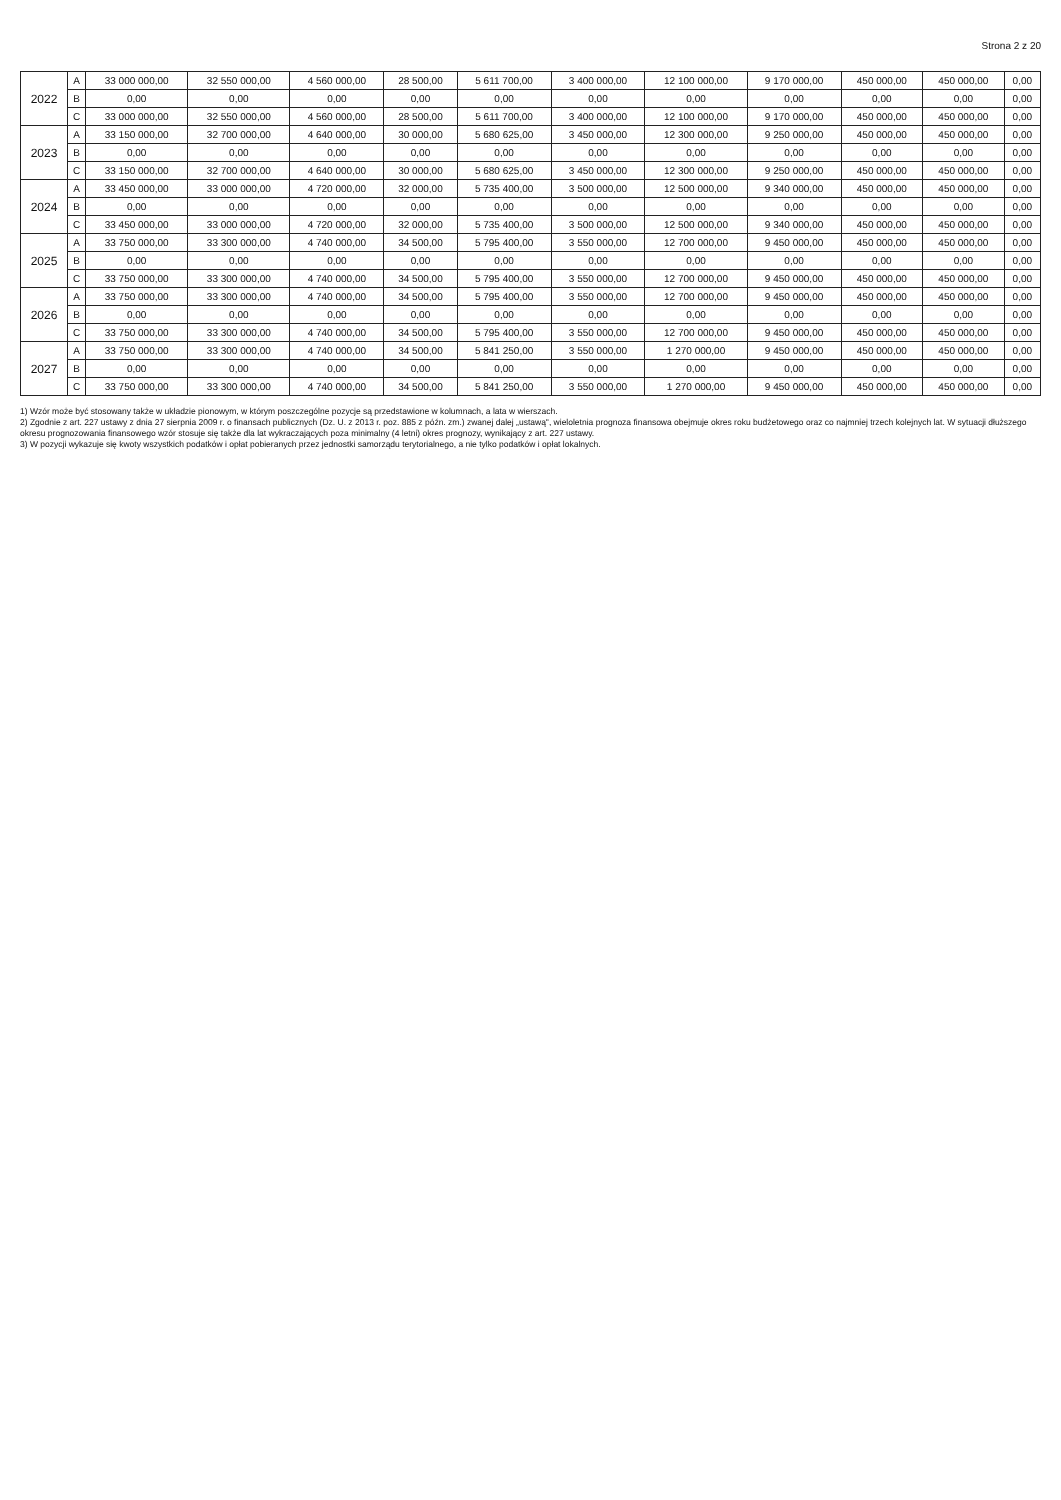Strona 2 z 20
| 2022 | A | 33 000 000,00 | 32 550 000,00 | 4 560 000,00 | 28 500,00 | 5 611 700,00 | 3 400 000,00 | 12 100 000,00 | 9 170 000,00 | 450 000,00 | 450 000,00 | 0,00 |
| | B | 0,00 | 0,00 | 0,00 | 0,00 | 0,00 | 0,00 | 0,00 | 0,00 | 0,00 | 0,00 | 0,00 |
| | C | 33 000 000,00 | 32 550 000,00 | 4 560 000,00 | 28 500,00 | 5 611 700,00 | 3 400 000,00 | 12 100 000,00 | 9 170 000,00 | 450 000,00 | 450 000,00 | 0,00 |
| 2023 | A | 33 150 000,00 | 32 700 000,00 | 4 640 000,00 | 30 000,00 | 5 680 625,00 | 3 450 000,00 | 12 300 000,00 | 9 250 000,00 | 450 000,00 | 450 000,00 | 0,00 |
| | B | 0,00 | 0,00 | 0,00 | 0,00 | 0,00 | 0,00 | 0,00 | 0,00 | 0,00 | 0,00 | 0,00 |
| | C | 33 150 000,00 | 32 700 000,00 | 4 640 000,00 | 30 000,00 | 5 680 625,00 | 3 450 000,00 | 12 300 000,00 | 9 250 000,00 | 450 000,00 | 450 000,00 | 0,00 |
| 2024 | A | 33 450 000,00 | 33 000 000,00 | 4 720 000,00 | 32 000,00 | 5 735 400,00 | 3 500 000,00 | 12 500 000,00 | 9 340 000,00 | 450 000,00 | 450 000,00 | 0,00 |
| | B | 0,00 | 0,00 | 0,00 | 0,00 | 0,00 | 0,00 | 0,00 | 0,00 | 0,00 | 0,00 | 0,00 |
| | C | 33 450 000,00 | 33 000 000,00 | 4 720 000,00 | 32 000,00 | 5 735 400,00 | 3 500 000,00 | 12 500 000,00 | 9 340 000,00 | 450 000,00 | 450 000,00 | 0,00 |
| 2025 | A | 33 750 000,00 | 33 300 000,00 | 4 740 000,00 | 34 500,00 | 5 795 400,00 | 3 550 000,00 | 12 700 000,00 | 9 450 000,00 | 450 000,00 | 450 000,00 | 0,00 |
| | B | 0,00 | 0,00 | 0,00 | 0,00 | 0,00 | 0,00 | 0,00 | 0,00 | 0,00 | 0,00 | 0,00 |
| | C | 33 750 000,00 | 33 300 000,00 | 4 740 000,00 | 34 500,00 | 5 795 400,00 | 3 550 000,00 | 12 700 000,00 | 9 450 000,00 | 450 000,00 | 450 000,00 | 0,00 |
| 2026 | A | 33 750 000,00 | 33 300 000,00 | 4 740 000,00 | 34 500,00 | 5 795 400,00 | 3 550 000,00 | 12 700 000,00 | 9 450 000,00 | 450 000,00 | 450 000,00 | 0,00 |
| | B | 0,00 | 0,00 | 0,00 | 0,00 | 0,00 | 0,00 | 0,00 | 0,00 | 0,00 | 0,00 | 0,00 |
| | C | 33 750 000,00 | 33 300 000,00 | 4 740 000,00 | 34 500,00 | 5 795 400,00 | 3 550 000,00 | 12 700 000,00 | 9 450 000,00 | 450 000,00 | 450 000,00 | 0,00 |
| 2027 | A | 33 750 000,00 | 33 300 000,00 | 4 740 000,00 | 34 500,00 | 5 841 250,00 | 3 550 000,00 | 1 270 000,00 | 9 450 000,00 | 450 000,00 | 450 000,00 | 0,00 |
| | B | 0,00 | 0,00 | 0,00 | 0,00 | 0,00 | 0,00 | 0,00 | 0,00 | 0,00 | 0,00 | 0,00 |
| | C | 33 750 000,00 | 33 300 000,00 | 4 740 000,00 | 34 500,00 | 5 841 250,00 | 3 550 000,00 | 1 270 000,00 | 9 450 000,00 | 450 000,00 | 450 000,00 | 0,00 |
1) Wzór może być stosowany także w układzie pionowym, w którym poszczególne pozycje są przedstawione w kolumnach, a lata w wierszach.
2) Zgodnie z art. 227 ustawy z dnia 27 sierpnia 2009 r. o finansach publicznych (Dz. U. z 2013 r. poz. 885 z późn. zm.) zwanej dalej „ustawą", wieloletnia prognoza finansowa obejmuje okres roku budżetowego oraz co najmniej trzech kolejnych lat. W sytuacji dłuższego okresu prognozowania finansowego wzór stosuje się także dla lat wykraczających poza minimalny (4 letni) okres prognozy, wynikający z art. 227 ustawy.
3) W pozycji wykazuje się kwoty wszystkich podatków i opłat pobieranych przez jednostki samorządu terytorialnego, a nie tylko podatków i opłat lokalnych.